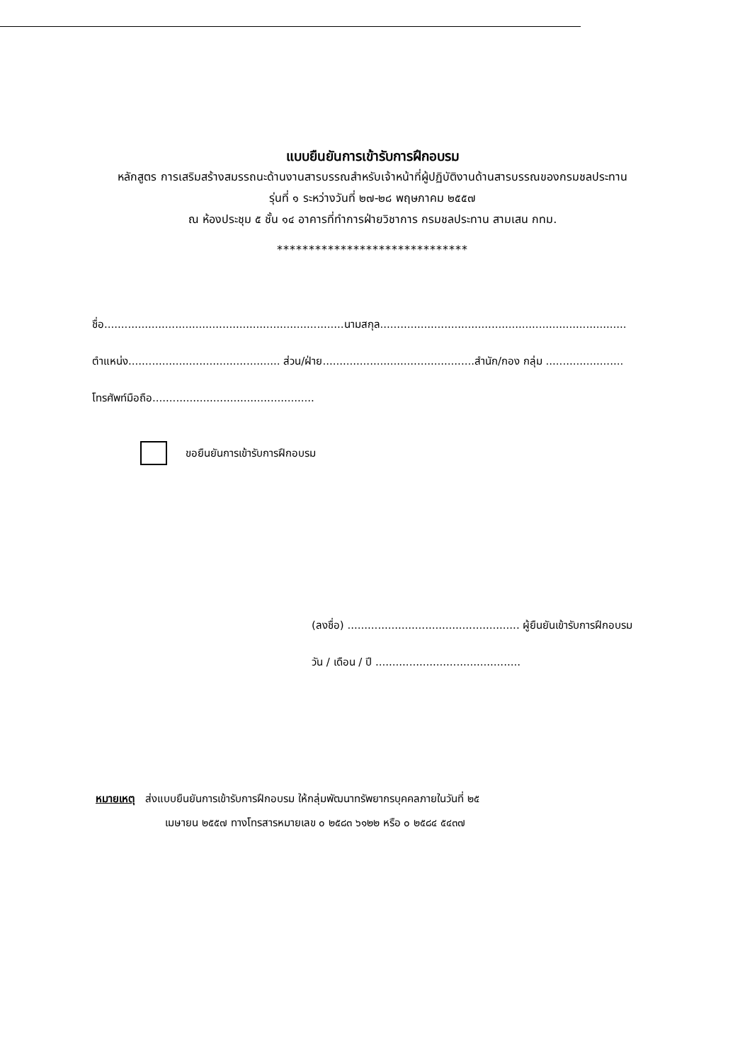แบบยืนยันการเข้ารับการฝึกอบรม
หลักสูตร การเสริมสร้างสมรรถนะด้านงานสารบรรณสำหรับเจ้าหน้าที่ผู้ปฏิบัติงานด้านสารบรรณของกรมชลประทาน
รุ่นที่ ๑ ระหว่างวันที่ ๒๗-๒๘ พฤษภาคม ๒๕๕๗
ณ ห้องประชุม ๕ ชั้น ๑๔ อาคารที่ทำการฝ่ายวิชาการ กรมชลประทาน สามเสน กทม.
******************************
ชื่อ.......................................................................นามสกุล.........................................................................
ตำแหน่ง............................................. ส่วน/ฝ่าย.............................................สำนัก/กอง กลุ่ม .......................
โทรศัพท์มือถือ................................................
ขอยืนยันการเข้ารับการฝึกอบรม
(ลงชื่อ) ................................................... ผู้ยืนยันเข้ารับการฝึกอบรม
วัน / เดือน / ปี ...........................................
หมายเหตุ ส่งแบบยืนยันการเข้ารับการฝึกอบรม ให้กลุ่มพัฒนาทรัพยากรบุคคลภายในวันที่ ๒๕
เมษายน ๒๕๕๗ ทางโทรสารหมายเลข ๐ ๒๕๘๓ ๖๑๒๒ หรือ ๐ ๒๕๘๔ ๕๔๓๗